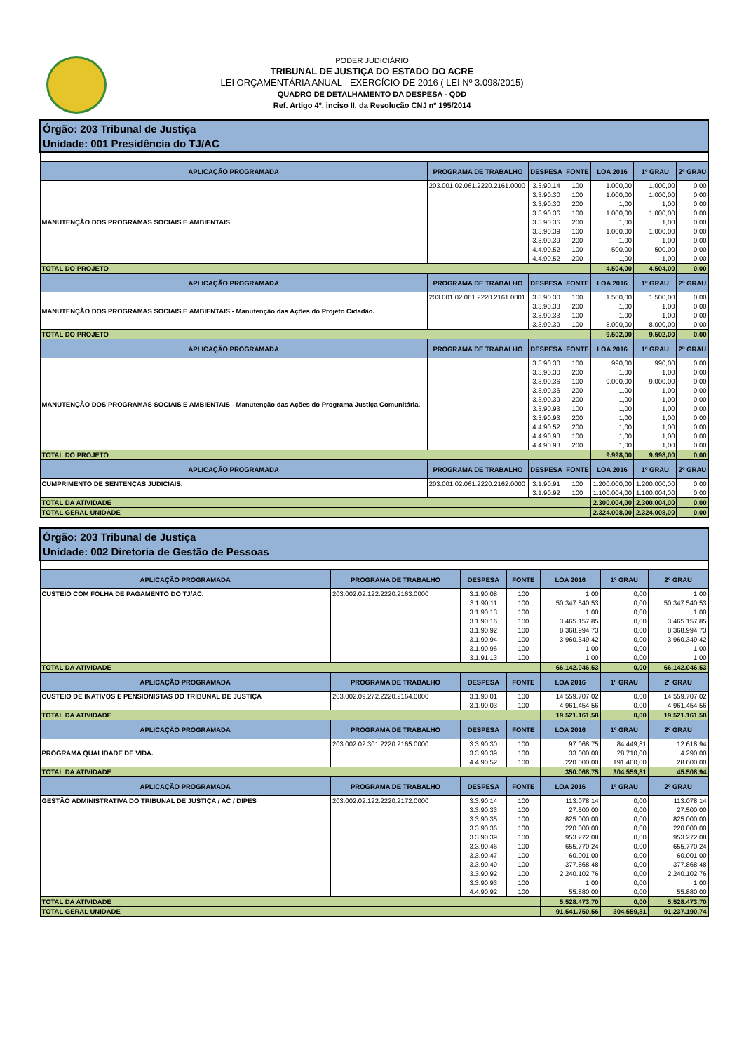PODER JUDICIÁRIO
TRIBUNAL DE JUSTIÇA DO ESTADO DO ACRE
LEI ORÇAMENTÁRIA ANUAL - EXERCÍCIO DE 2016 ( LEI Nº 3.098/2015)
QUADRO DE DETALHAMENTO DA DESPESA - QDD
Ref. Artigo 4º, inciso II, da Resolução CNJ nº 195/2014
| Órgão: 203 Tribunal de Justiça Unidade: 001 Presidência do TJ/AC | | | | | | |
| APLICAÇÃO PROGRAMADA | PROGRAMA DE TRABALHO | DESPESA | FONTE | LOA 2016 | 1º GRAU | 2º GRAU |
| MANUTENÇÃO DOS PROGRAMAS SOCIAIS E AMBIENTAIS | 203.001.02.061.2220.2161.0000 | 3.3.90.14 | 100 | 1.000,00 | 1.000,00 | 0,00 |
| | | 3.3.90.30 | 100 | 1.000,00 | 1.000,00 | 0,00 |
| | | 3.3.90.30 | 200 | 1,00 | 1,00 | 0,00 |
| | | 3.3.90.36 | 100 | 1.000,00 | 1.000,00 | 0,00 |
| | | 3.3.90.36 | 200 | 1,00 | 1,00 | 0,00 |
| | | 3.3.90.39 | 100 | 1.000,00 | 1.000,00 | 0,00 |
| | | 3.3.90.39 | 200 | 1,00 | 1,00 | 0,00 |
| | | 4.4.90.52 | 100 | 500,00 | 500,00 | 0,00 |
| | | 4.4.90.52 | 200 | 1,00 | 1,00 | 0,00 |
| TOTAL DO PROJETO | | | | 4.504,00 | 4.504,00 | 0,00 |
| APLICAÇÃO PROGRAMADA | PROGRAMA DE TRABALHO | DESPESA | FONTE | LOA 2016 | 1º GRAU | 2º GRAU |
| MANUTENÇÃO DOS PROGRAMAS SOCIAIS E AMBIENTAIS - Manutenção das Ações do Projeto Cidadão. | 203.001.02.061.2220.2161.0001 | 3.3.90.30 | 100 | 1.500,00 | 1.500,00 | 0,00 |
| | | 3.3.90.33 | 200 | 1,00 | 1,00 | 0,00 |
| | | 3.3.90.33 | 100 | 1,00 | 1,00 | 0,00 |
| | | 3.3.90.39 | 100 | 8.000,00 | 8.000,00 | 0,00 |
| TOTAL DO PROJETO | | | | 9.502,00 | 9.502,00 | 0,00 |
| APLICAÇÃO PROGRAMADA | PROGRAMA DE TRABALHO | DESPESA | FONTE | LOA 2016 | 1º GRAU | 2º GRAU |
| MANUTENÇÃO DOS PROGRAMAS SOCIAIS E AMBIENTAIS - Manutenção das Ações do Programa Justiça Comunitária. | | 3.3.90.30 | 100 | 990,00 | 990,00 | 0,00 |
| | | 3.3.90.30 | 200 | 1,00 | 1,00 | 0,00 |
| | | 3.3.90.36 | 100 | 9.000,00 | 9.000,00 | 0,00 |
| | | 3.3.90.36 | 200 | 1,00 | 1,00 | 0,00 |
| | | 3.3.90.39 | 200 | 1,00 | 1,00 | 0,00 |
| | | 3.3.90.93 | 100 | 1,00 | 1,00 | 0,00 |
| | | 3.3.90.93 | 200 | 1,00 | 1,00 | 0,00 |
| | | 4.4.90.52 | 200 | 1,00 | 1,00 | 0,00 |
| | | 4.4.90.93 | 100 | 1,00 | 1,00 | 0,00 |
| | | 4.4.90.93 | 200 | 1,00 | 1,00 | 0,00 |
| TOTAL DO PROJETO | | | | 9.998,00 | 9.998,00 | 0,00 |
| APLICAÇÃO PROGRAMADA | PROGRAMA DE TRABALHO | DESPESA | FONTE | LOA 2016 | 1º GRAU | 2º GRAU |
| CUMPRIMENTO DE SENTENÇAS JUDICIAIS. | 203.001.02.061.2220.2162.0000 | 3.1.90.91 | 100 | 1.200.000,00 | 1.200.000,00 | 0,00 |
| | | 3.1.90.92 | 100 | 1.100.004,00 | 1.100.004,00 | 0,00 |
| TOTAL DA ATIVIDADE | | | | 2.300.004,00 | 2.300.004,00 | 0,00 |
| TOTAL GERAL UNIDADE | | | | 2.324.008,00 | 2.324.008,00 | 0,00 |
| Órgão: 203 Tribunal de Justiça Unidade: 002 Diretoria de Gestão de Pessoas | | | | | | |
| APLICAÇÃO PROGRAMADA | PROGRAMA DE TRABALHO | DESPESA | FONTE | LOA 2016 | 1º GRAU | 2º GRAU |
| CUSTEIO COM FOLHA DE PAGAMENTO DO TJ/AC. | 203.002.02.122.2220.2163.0000 | 3.1.90.08 | 100 | 1,00 | 0,00 | 1,00 |
| | | 3.1.90.11 | 100 | 50.347.540,53 | 0,00 | 50.347.540,53 |
| | | 3.1.90.13 | 100 | 1,00 | 0,00 | 1,00 |
| | | 3.1.90.16 | 100 | 3.465.157,85 | 0,00 | 3.465.157,85 |
| | | 3.1.90.92 | 100 | 8.368.994,73 | 0,00 | 8.368.994,73 |
| | | 3.1.90.94 | 100 | 3.960.349,42 | 0,00 | 3.960.349,42 |
| | | 3.1.90.96 | 100 | 1,00 | 0,00 | 1,00 |
| | | 3.1.91.13 | 100 | 1,00 | 0,00 | 1,00 |
| TOTAL DA ATIVIDADE | | | | 66.142.046,53 | 0,00 | 66.142.046,53 |
| APLICAÇÃO PROGRAMADA | PROGRAMA DE TRABALHO | DESPESA | FONTE | LOA 2016 | 1º GRAU | 2º GRAU |
| CUSTEIO DE INATIVOS E PENSIONISTAS DO TRIBUNAL DE JUSTIÇA | 203.002.09.272.2220.2164.0000 | 3.1.90.01 | 100 | 14.559.707,02 | 0,00 | 14.559.707,02 |
| | | 3.1.90.03 | 100 | 4.961.454,56 | 0,00 | 4.961.454,56 |
| TOTAL DA ATIVIDADE | | | | 19.521.161,58 | 0,00 | 19.521.161,58 |
| APLICAÇÃO PROGRAMADA | PROGRAMA DE TRABALHO | DESPESA | FONTE | LOA 2016 | 1º GRAU | 2º GRAU |
| PROGRAMA QUALIDADE DE VIDA. | 203.002.02.301.2220.2165.0000 | 3.3.90.30 | 100 | 97.068,75 | 84.449,81 | 12.618,94 |
| | | 3.3.90.39 | 100 | 33.000,00 | 28.710,00 | 4.290,00 |
| | | 4.4.90.52 | 100 | 220.000,00 | 191.400,00 | 28.600,00 |
| TOTAL DA ATIVIDADE | | | | 350.068,75 | 304.559,81 | 45.508,94 |
| APLICAÇÃO PROGRAMADA | PROGRAMA DE TRABALHO | DESPESA | FONTE | LOA 2016 | 1º GRAU | 2º GRAU |
| GESTÃO ADMINISTRATIVA DO TRIBUNAL DE JUSTIÇA / AC / DIPES | 203.002.02.122.2220.2172.0000 | 3.3.90.14 | 100 | 113.078,14 | 0,00 | 113.078,14 |
| | | 3.3.90.33 | 100 | 27.500,00 | 0,00 | 27.500,00 |
| | | 3.3.90.35 | 100 | 825.000,00 | 0,00 | 825.000,00 |
| | | 3.3.90.36 | 100 | 220.000,00 | 0,00 | 220.000,00 |
| | | 3.3.90.39 | 100 | 953.272,08 | 0,00 | 953.272,08 |
| | | 3.3.90.46 | 100 | 655.770,24 | 0,00 | 655.770,24 |
| | | 3.3.90.47 | 100 | 60.001,00 | 0,00 | 60.001,00 |
| | | 3.3.90.49 | 100 | 377.868,48 | 0,00 | 377.868,48 |
| | | 3.3.90.92 | 100 | 2.240.102,76 | 0,00 | 2.240.102,76 |
| | | 3.3.90.93 | 100 | 1,00 | 0,00 | 1,00 |
| | | 4.4.90.92 | 100 | 55.880,00 | 0,00 | 55.880,00 |
| TOTAL DA ATIVIDADE | | | | 5.528.473,70 | 0,00 | 5.528.473,70 |
| TOTAL GERAL UNIDADE | | | | 91.541.750,56 | 304.559,81 | 91.237.190,74 |